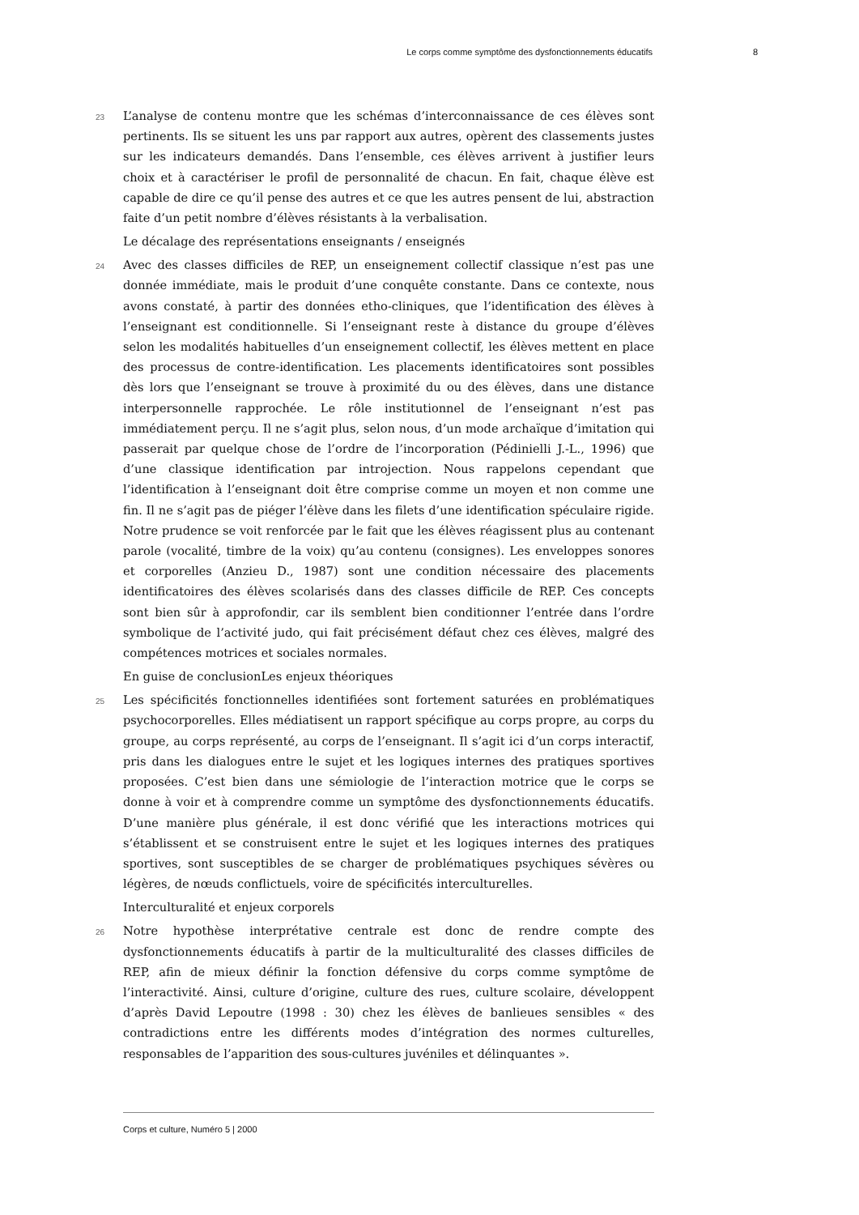Le corps comme symptôme des dysfonctionnements éducatifs 8
23
L’analyse de contenu montre que les schémas d’interconnaissance de ces élèves sont pertinents. Ils se situent les uns par rapport aux autres, opèrent des classements justes sur les indicateurs demandés. Dans l’ensemble, ces élèves arrivent à justifier leurs choix et à caractériser le profil de personnalité de chacun. En fait, chaque élève est capable de dire ce qu’il pense des autres et ce que les autres pensent de lui, abstraction faite d’un petit nombre d’élèves résistants à la verbalisation.
Le décalage des représentations enseignants / enseignés
24
Avec des classes difficiles de REP, un enseignement collectif classique n’est pas une donnée immédiate, mais le produit d’une conquête constante. Dans ce contexte, nous avons constaté, à partir des données etho-cliniques, que l’identification des élèves à l’enseignant est conditionnelle. Si l’enseignant reste à distance du groupe d’élèves selon les modalités habituelles d’un enseignement collectif, les élèves mettent en place des processus de contre-identification. Les placements identificatoires sont possibles dès lors que l’enseignant se trouve à proximité du ou des élèves, dans une distance interpersonnelle rapprochée. Le rôle institutionnel de l’enseignant n’est pas immédiatement perçu. Il ne s’agit plus, selon nous, d’un mode archaïque d’imitation qui passerait par quelque chose de l’ordre de l’incorporation (Pédinielli J.-L., 1996) que d’une classique identification par introjection. Nous rappelons cependant que l’identification à l’enseignant doit être comprise comme un moyen et non comme une fin. Il ne s’agit pas de piéger l’élève dans les filets d’une identification spéculaire rigide. Notre prudence se voit renforcée par le fait que les élèves réagissent plus au contenant parole (vocalité, timbre de la voix) qu’au contenu (consignes). Les enveloppes sonores et corporelles (Anzieu D., 1987) sont une condition nécessaire des placements identificatoires des élèves scolarisés dans des classes difficile de REP. Ces concepts sont bien sûr à approfondir, car ils semblent bien conditionner l’entrée dans l’ordre symbolique de l’activité judo, qui fait précisément défaut chez ces élèves, malgré des compétences motrices et sociales normales.
En guise de conclusionLes enjeux théoriques
25
Les spécificités fonctionnelles identifiées sont fortement saturées en problématiques psychocorporelles. Elles médiatisent un rapport spécifique au corps propre, au corps du groupe, au corps représenté, au corps de l’enseignant. Il s’agit ici d’un corps interactif, pris dans les dialogues entre le sujet et les logiques internes des pratiques sportives proposées. C’est bien dans une sémiologie de l’interaction motrice que le corps se donne à voir et à comprendre comme un symptôme des dysfonctionnements éducatifs. D’une manière plus générale, il est donc vérifié que les interactions motrices qui s’établissent et se construisent entre le sujet et les logiques internes des pratiques sportives, sont susceptibles de se charger de problématiques psychiques sévères ou légères, de nœuds conflictuels, voire de spécificités interculturelles.
Interculturalité et enjeux corporels
26
Notre hypothèse interprétative centrale est donc de rendre compte des dysfonctionnements éducatifs à partir de la multiculturalité des classes difficiles de REP, afin de mieux définir la fonction défensive du corps comme symptôme de l’interactivité. Ainsi, culture d’origine, culture des rues, culture scolaire, développent d’après David Lepoutre (1998 : 30) chez les élèves de banlieues sensibles « des contradictions entre les différents modes d’intégration des normes culturelles, responsables de l’apparition des sous-cultures juvéniles et délinquantes ».
Corps et culture, Numéro 5 | 2000